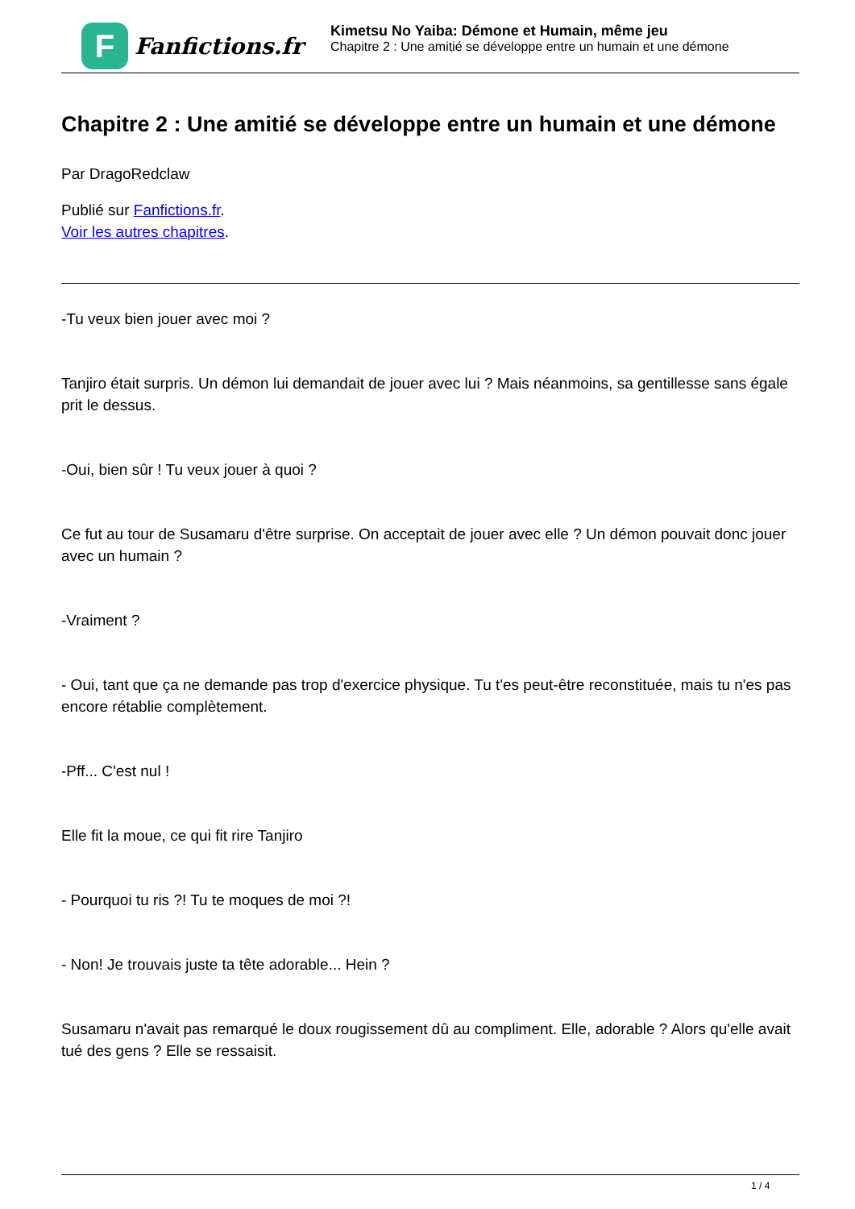F
Fanfictions.fr
Kimetsu No Yaiba: Démone et Humain, même jeu
Chapitre 2 : Une amitié se développe entre un humain et une démone
Chapitre 2 : Une amitié se développe entre un humain et une démone
Par DragoRedclaw
Publié sur Fanfictions.fr.
Voir les autres chapitres.
-Tu veux bien jouer avec moi ?
Tanjiro était surpris. Un démon lui demandait de jouer avec lui ? Mais néanmoins, sa gentillesse sans égale prit le dessus.
-Oui, bien sûr ! Tu veux jouer à quoi ?
Ce fut au tour de Susamaru d'être surprise. On acceptait de jouer avec elle ? Un démon pouvait donc jouer avec un humain ?
-Vraiment ?
- Oui, tant que ça ne demande pas trop d'exercice physique. Tu t'es peut-être reconstituée, mais tu n'es pas encore rétablie complètement.
-Pff... C'est nul !
Elle fit la moue, ce qui fit rire Tanjiro
- Pourquoi tu ris ?! Tu te moques de moi ?!
- Non! Je trouvais juste ta tête adorable... Hein ?
Susamaru n'avait pas remarqué le doux rougissement dû au compliment. Elle, adorable ? Alors qu'elle avait tué des gens ? Elle se ressaisit.
1 / 4